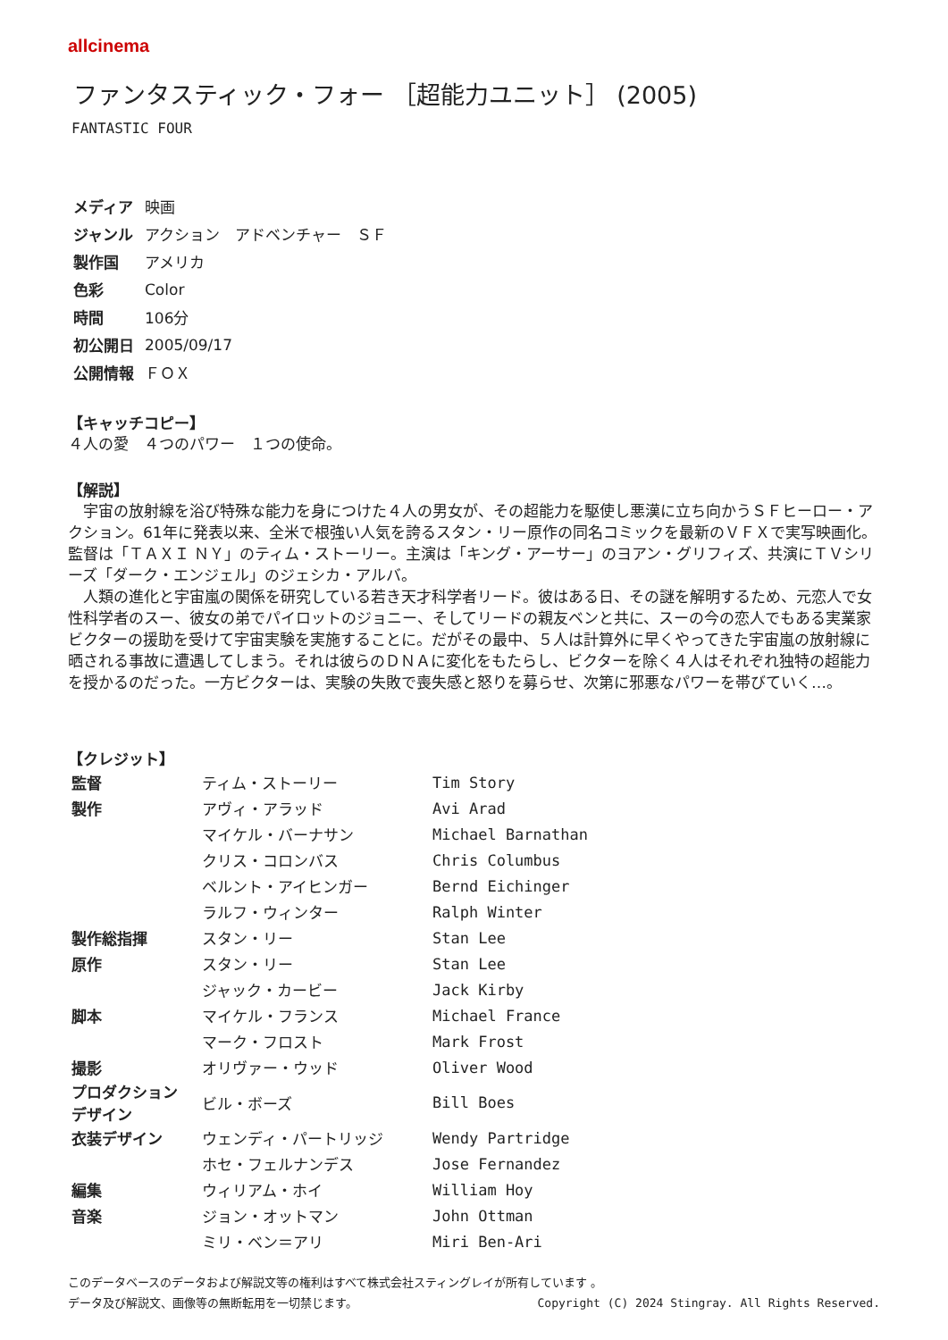allcinema
ファンタスティック・フォー ［超能力ユニット］ (2005)
FANTASTIC FOUR
| メディア | 映画 |
| ジャンル | アクション アドベンチャー ＳＦ |
| 製作国 | アメリカ |
| 色彩 | Color |
| 時間 | 106分 |
| 初公開日 | 2005/09/17 |
| 公開情報 | ＦＯＸ |
【キャッチコピー】
４人の愛　４つのパワー　１つの使命。
【解説】
　宇宙の放射線を浴び特殊な能力を身につけた４人の男女が、その超能力を駆使し悪漢に立ち向かうＳＦヒーロー・アクション。61年に発表以来、全米で根強い人気を誇るスタン・リー原作の同名コミックを最新のＶＦＸで実写映画化。監督は「ＴＡＸＩ ＮＹ」のティム・ストーリー。主演は「キング・アーサー」のヨアン・グリフィズ、共演にＴＶシリーズ「ダーク・エンジェル」のジェシカ・アルバ。
　人類の進化と宇宙嵐の関係を研究している若き天才科学者リード。彼はある日、その謎を解明するため、元恋人で女性科学者のスー、彼女の弟でパイロットのジョニー、そしてリードの親友ベンと共に、スーの今の恋人でもある実業家ビクターの援助を受けて宇宙実験を実施することに。だがその最中、５人は計算外に早くやってきた宇宙嵐の放射線に晒される事故に遭遇してしまう。それは彼らのＤＮＡに変化をもたらし、ビクターを除く４人はそれぞれ独特の超能力を授かるのだった。一方ビクターは、実験の失敗で喪失感と怒りを募らせ、次第に邪悪なパワーを帯びていく…。
【クレジット】
| 監督 | ティム・ストーリー | Tim Story |
| 製作 | アヴィ・アラッド | Avi Arad |
| | マイケル・バーナサン | Michael Barnathan |
| | クリス・コロンバス | Chris Columbus |
| | ベルント・アイヒンガー | Bernd Eichinger |
| | ラルフ・ウィンター | Ralph Winter |
| 製作総指揮 | スタン・リー | Stan Lee |
| 原作 | スタン・リー | Stan Lee |
| | ジャック・カービー | Jack Kirby |
| 脚本 | マイケル・フランス | Michael France |
| | マーク・フロスト | Mark Frost |
| 撮影 | オリヴァー・ウッド | Oliver Wood |
| プロダクション デザイン | ビル・ボーズ | Bill Boes |
| 衣装デザイン | ウェンディ・パートリッジ | Wendy Partridge |
| | ホセ・フェルナンデス | Jose Fernandez |
| 編集 | ウィリアム・ホイ | William Hoy |
| 音楽 | ジョン・オットマン | John Ottman |
| | ミリ・ベン＝アリ | Miri Ben-Ari |
このデータベースのデータおよび解説文等の権利はすべて株式会社スティングレイが所有しています 。
Copyright (C) 2024 Stingray. All Rights Reserved. データ及び解説文、画像等の無断転用を一切禁じます。